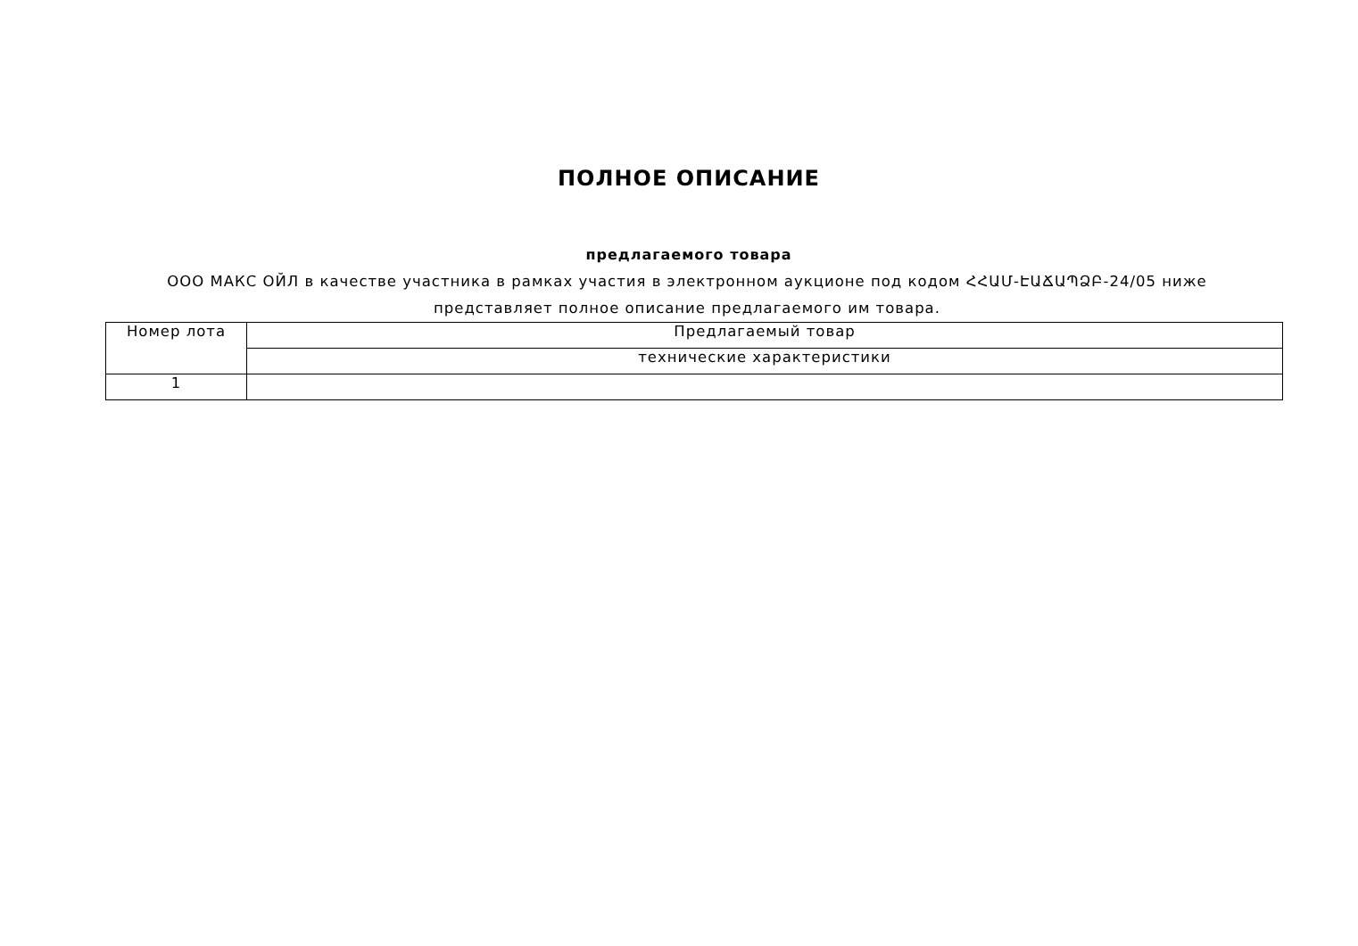ПОЛНОЕ ОПИСАНИЕ
предлагаемого товара
ООО МАКС ОЙЛ в качестве участника в рамках участия в электронном аукционе под кодом ՀՀԱՄ-ԷԱՃԱՊՁԲ-24/05 ниже представляет полное описание предлагаемого им товара.
| Номер лота | Предлагаемый товар |
| --- | --- |
| | технические характеристики |
| 1 | |